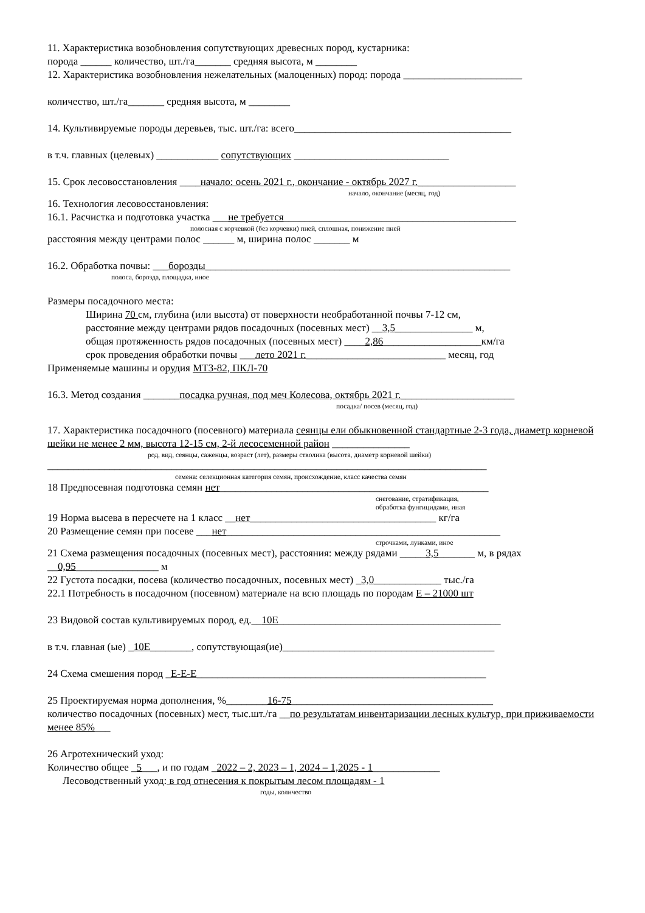11. Характеристика возобновления сопутствующих древесных пород, кустарника:
порода ______ количество, шт./га_______ средняя высота, м ________
12. Характеристика возобновления нежелательных (малоценных) пород: порода _______________________
количество, шт./га_______ средняя высота, м ________
14. Культивируемые породы деревьев, тыс. шт./га: всего__________________________________________
в т.ч. главных (целевых) ____________ сопутствующих ______________________________
15. Срок лесовосстановления ____начало: осень 2021 г., окончание - октябрь 2027 г.___________________
начало, окончание (месяц, год)
16. Технология лесовосстановления:
16.1. Расчистка и подготовка участка ___не требуется_____________________________________________
полосная с корчевкой (без корчевки) пней, сплошная, понижение пней
расстояния между центрами полос ______ м, ширина полос _______ м
16.2. Обработка почвы: ___борозды___________________________________________________________
полоса, борозда, площадка, иное
Размеры посадочного места:
Ширина 70 см, глубина (или высота) от поверхности необработанной почвы 7-12 см,
расстояние между центрами рядов посадочных (посевных мест) __3,5_______________ м,
общая протяженность рядов посадочных (посевных мест) ____2,86___________________км/га
срок проведения обработки почвы ___лето 2021 г.___________________________ месяц, год
Применяемые машины и орудия МТЗ-82, ПКЛ-70
16.3. Метод создания _______посадка ручная, под меч Колесова, октябрь 2021 г.______________________
посадка/ посев (месяц, год)
17. Характеристика посадочного (посевного) материала сеянцы ели обыкновенной стандартные 2-3 года, диаметр корневой шейки не менее 2 мм, высота 12-15 см, 2-й лесосеменной район _______________
род, вид, сеянцы, саженцы, возраст (лет), размеры стволика (высота, диаметр корневой шейки)
_____________________________________________________________________________________
семена: селекционная категория семян, происхождение, класс качества семян
18 Предпосевная подготовка семян нет____________________________________________________
снегование, стратификация,
обработка фунгицидами, иная
19 Норма высева в пересчете на 1 класс __нет____________________________________ кг/га
20 Размещение семян при посеве ___нет_____________________________________________________
строчками, лунками, иное
21 Схема размещения посадочных (посевных мест), расстояния: между рядами _____3,5_______ м, в рядах __0,95________________ м
22 Густота посадки, посева (количество посадочных, посевных мест) _3,0_____________ тыс./га
22.1 Потребность в посадочном (посевном) материале на всю площадь по породам Е – 21000 шт
23 Видовой состав культивируемых пород, ед.__10Е___________________________________________
в т.ч. главная (ые) _10Е________, сопутствующая(ие)_________________________________________
24 Схема смешения пород _Е-Е-Е________________________________________________________
25 Проектируемая норма дополнения, %________16-75_______________________________________
количество посадочных (посевных) мест, тыс.шт./га __по результатам инвентаризации лесных культур, при приживаемости менее 85%___
26 Агротехнический уход:
Количество общее _5___, и по годам _2022 – 2, 2023 – 1, 2024 – 1,2025 - 1_____________
Лесоводственный уход: в год отнесения к покрытым лесом площадям - 1
годы, количество